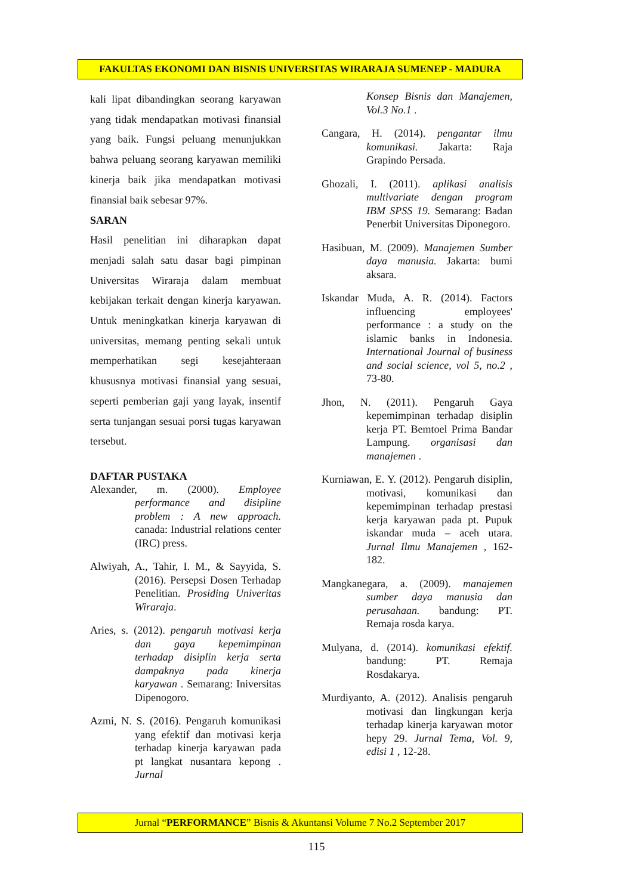FAKULTAS EKONOMI DAN BISNIS UNIVERSITAS WIRARAJA SUMENEP - MADURA
kali lipat dibandingkan seorang karyawan yang tidak mendapatkan motivasi finansial yang baik. Fungsi peluang menunjukkan bahwa peluang seorang karyawan memiliki kinerja baik jika mendapatkan motivasi finansial baik sebesar 97%.
SARAN
Hasil penelitian ini diharapkan dapat menjadi salah satu dasar bagi pimpinan Universitas Wiraraja dalam membuat kebijakan terkait dengan kinerja karyawan. Untuk meningkatkan kinerja karyawan di universitas, memang penting sekali untuk memperhatikan segi kesejahteraan khususnya motivasi finansial yang sesuai, seperti pemberian gaji yang layak, insentif serta tunjangan sesuai porsi tugas karyawan tersebut.
DAFTAR PUSTAKA
Alexander, m. (2000). Employee performance and disipline problem : A new approach. canada: Industrial relations center (IRC) press.
Alwiyah, A., Tahir, I. M., & Sayyida, S. (2016). Persepsi Dosen Terhadap Penelitian. Prosiding Univeritas Wiraraja.
Aries, s. (2012). pengaruh motivasi kerja dan gaya kepemimpinan terhadap disiplin kerja serta dampaknya pada kinerja karyawan . Semarang: Iniversitas Dipenogoro.
Azmi, N. S. (2016). Pengaruh komunikasi yang efektif dan motivasi kerja terhadap kinerja karyawan pada pt langkat nusantara kepong . Jurnal
Konsep Bisnis dan Manajemen, Vol.3 No.1 .
Cangara, H. (2014). pengantar ilmu komunikasi. Jakarta: Raja Grapindo Persada.
Ghozali, I. (2011). aplikasi analisis multivariate dengan program IBM SPSS 19. Semarang: Badan Penerbit Universitas Diponegoro.
Hasibuan, M. (2009). Manajemen Sumber daya manusia. Jakarta: bumi aksara.
Iskandar Muda, A. R. (2014). Factors influencing employees' performance : a study on the islamic banks in Indonesia. International Journal of business and social science, vol 5, no.2 , 73-80.
Jhon, N. (2011). Pengaruh Gaya kepemimpinan terhadap disiplin kerja PT. Bemtoel Prima Bandar Lampung. organisasi dan manajemen .
Kurniawan, E. Y. (2012). Pengaruh disiplin, motivasi, komunikasi dan kepemimpinan terhadap prestasi kerja karyawan pada pt. Pupuk iskandar muda – aceh utara. Jurnal Ilmu Manajemen , 162-182.
Mangkanegara, a. (2009). manajemen sumber daya manusia dan perusahaan. bandung: PT. Remaja rosda karya.
Mulyana, d. (2014). komunikasi efektif. bandung: PT. Remaja Rosdakarya.
Murdiyanto, A. (2012). Analisis pengaruh motivasi dan lingkungan kerja terhadap kinerja karyawan motor hepy 29. Jurnal Tema, Vol. 9, edisi 1 , 12-28.
Jurnal “PERFORMANCE” Bisnis & Akuntansi Volume 7 No.2 September 2017
115